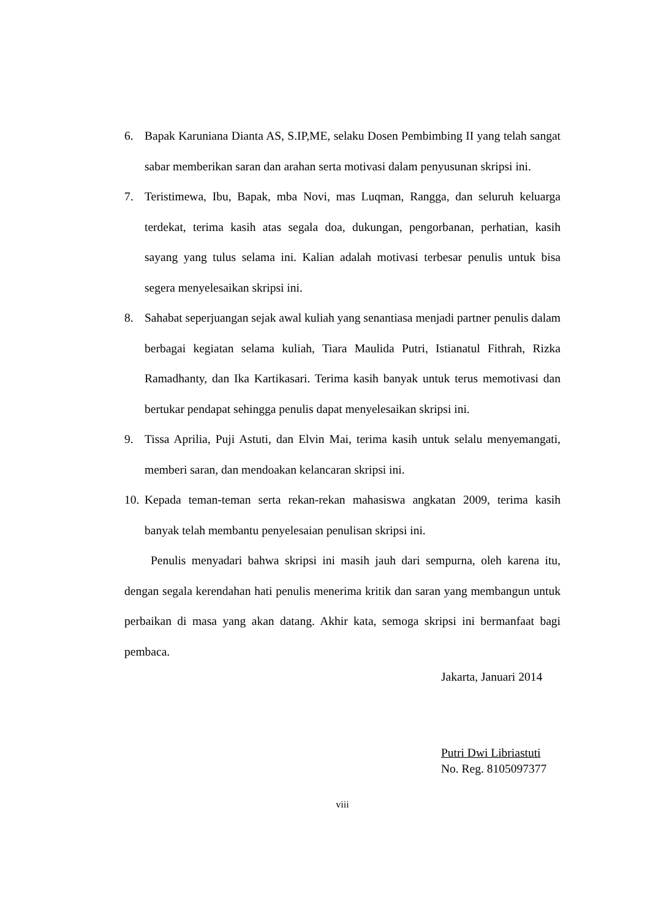6. Bapak Karuniana Dianta AS, S.IP,ME, selaku Dosen Pembimbing II yang telah sangat sabar memberikan saran dan arahan serta motivasi dalam penyusunan skripsi ini.
7. Teristimewa, Ibu, Bapak, mba Novi, mas Luqman, Rangga, dan seluruh keluarga terdekat, terima kasih atas segala doa, dukungan, pengorbanan, perhatian, kasih sayang yang tulus selama ini. Kalian adalah motivasi terbesar penulis untuk bisa segera menyelesaikan skripsi ini.
8. Sahabat seperjuangan sejak awal kuliah yang senantiasa menjadi partner penulis dalam berbagai kegiatan selama kuliah, Tiara Maulida Putri, Istianatul Fithrah, Rizka Ramadhanty, dan Ika Kartikasari. Terima kasih banyak untuk terus memotivasi dan bertukar pendapat sehingga penulis dapat menyelesaikan skripsi ini.
9. Tissa Aprilia, Puji Astuti, dan Elvin Mai, terima kasih untuk selalu menyemangati, memberi saran, dan mendoakan kelancaran skripsi ini.
10. Kepada teman-teman serta rekan-rekan mahasiswa angkatan 2009, terima kasih banyak telah membantu penyelesaian penulisan skripsi ini.
Penulis menyadari bahwa skripsi ini masih jauh dari sempurna, oleh karena itu, dengan segala kerendahan hati penulis menerima kritik dan saran yang membangun untuk perbaikan di masa yang akan datang. Akhir kata, semoga skripsi ini bermanfaat bagi pembaca.
Jakarta, Januari 2014
Putri Dwi Libriastuti
No. Reg. 8105097377
viii